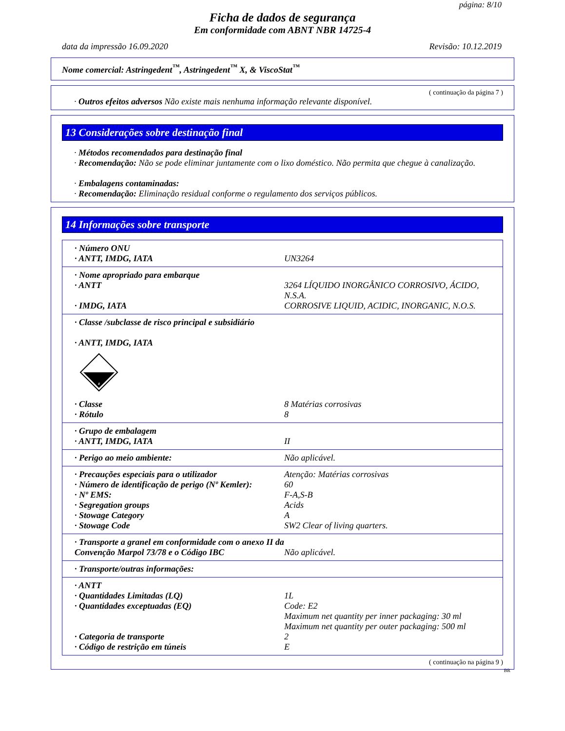página: 8/10
Ficha de dados de segurança
Em conformidade com ABNT NBR 14725-4
data da impressão 16.09.2020 Revisão: 10.12.2019
Nome comercial: Astringedent<sup>™</sup>, Astringedent<sup>™</sup> X, & ViscoStat<sup>™</sup>
( continuação da página 7 )
· Outros efeitos adversos Não existe mais nenhuma informação relevante disponível.
13 Considerações sobre destinação final
· Métodos recomendados para destinação final
· Recomendação: Não se pode eliminar juntamente com o lixo doméstico. Não permita que chegue à canalização.
· Embalagens contaminadas:
· Recomendação: Eliminação residual conforme o regulamento dos serviços públicos.
14 Informações sobre transporte
| · Número ONU | |
| · ANTT, IMDG, IATA | UN3264 |
| · Nome apropriado para embarque | |
| · ANTT | 3264 LÍQUIDO INORGÂNICO CORROSIVO, ÁCIDO, N.S.A. |
| · IMDG, IATA | CORROSIVE LIQUID, ACIDIC, INORGANIC, N.O.S. |
| · Classe /subclasse de risco principal e subsidiário · ANTT, IMDG, IATA 8 | |
| · Classe | 8 Matérias corrosivas |
| · Rótulo | 8 |
| · Grupo de embalagem | |
| · ANTT, IMDG, IATA | II |
| · Perigo ao meio ambiente: | Não aplicável. |
| · Precauções especiais para o utilizador | Atenção: Matérias corrosivas |
| · Número de identificação de perigo (Nº Kemler): | 60 |
| · Nº EMS: | F-A,S-B |
| · Segregation groups | Acids |
| · Stowage Category | A |
| · Stowage Code | SW2 Clear of living quarters. |
| · Transporte a granel em conformidade com o anexo II da Convenção Marpol 73/78 e o Código IBC | Não aplicável. |
| · Transporte/outras informações: | |
| · ANTT | |
| · Quantidades Limitadas (LQ) | 1L |
| · Quantidades exceptuadas (EQ) | Code: E2 Maximum net quantity per inner packaging: 30 ml Maximum net quantity per outer packaging: 500 ml |
| · Categoria de transporte | 2 |
| · Código de restrição em túneis | E |
( continuação na página 9 )
BR